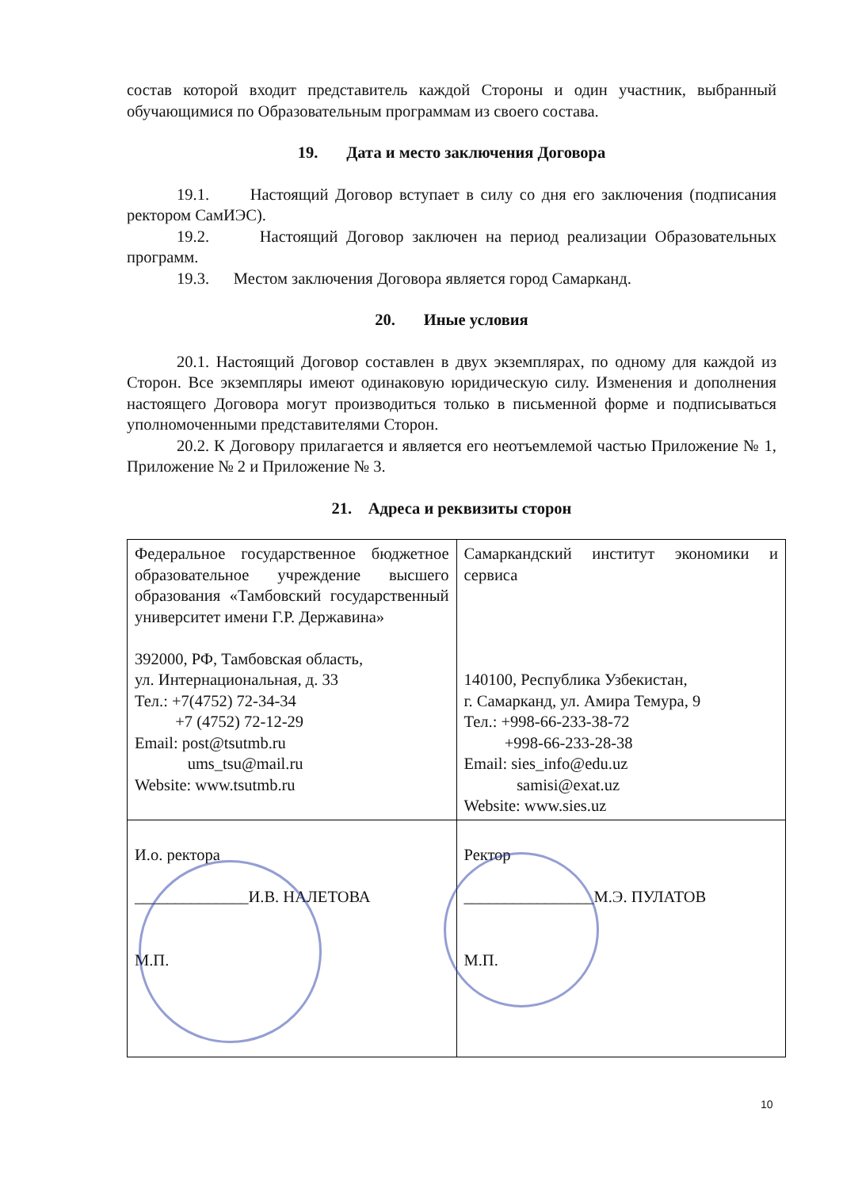состав которой входит представитель каждой Стороны и один участник, выбранный обучающимися по Образовательным программам из своего состава.
19. Дата и место заключения Договора
19.1. Настоящий Договор вступает в силу со дня его заключения (подписания ректором СамИЭС).
19.2. Настоящий Договор заключен на период реализации Образовательных программ.
19.3. Местом заключения Договора является город Самарканд.
20. Иные условия
20.1. Настоящий Договор составлен в двух экземплярах, по одному для каждой из Сторон. Все экземпляры имеют одинаковую юридическую силу. Изменения и дополнения настоящего Договора могут производиться только в письменной форме и подписываться уполномоченными представителями Сторон.
20.2. К Договору прилагается и является его неотъемлемой частью Приложение № 1, Приложение № 2 и Приложение № 3.
21. Адреса и реквизиты сторон
| Федеральное государственное бюджетное образовательное учреждение высшего образования «Тамбовский государственный университет имени Г.Р. Державина» 392000, РФ, Тамбовская область, ул. Интернациональная, д. 33 Тел.: +7(4752) 72-34-34 +7 (4752) 72-12-29 Email: post@tsutmb.ru ums_tsu@mail.ru Website: www.tsutmb.ru | Самаркандский институт экономики и сервиса 140100, Республика Узбекистан, г. Самарканд, ул. Амира Темура, 9 Тел.: +998-66-233-38-72 +998-66-233-28-38 Email: sies_info@edu.uz samisi@exat.uz Website: www.sies.uz |
| И.о. ректора ______________И.В. НАЛЕТОВА М.П. | Ректор ________________М.Э. ПУЛАТОВ М.П. |
10